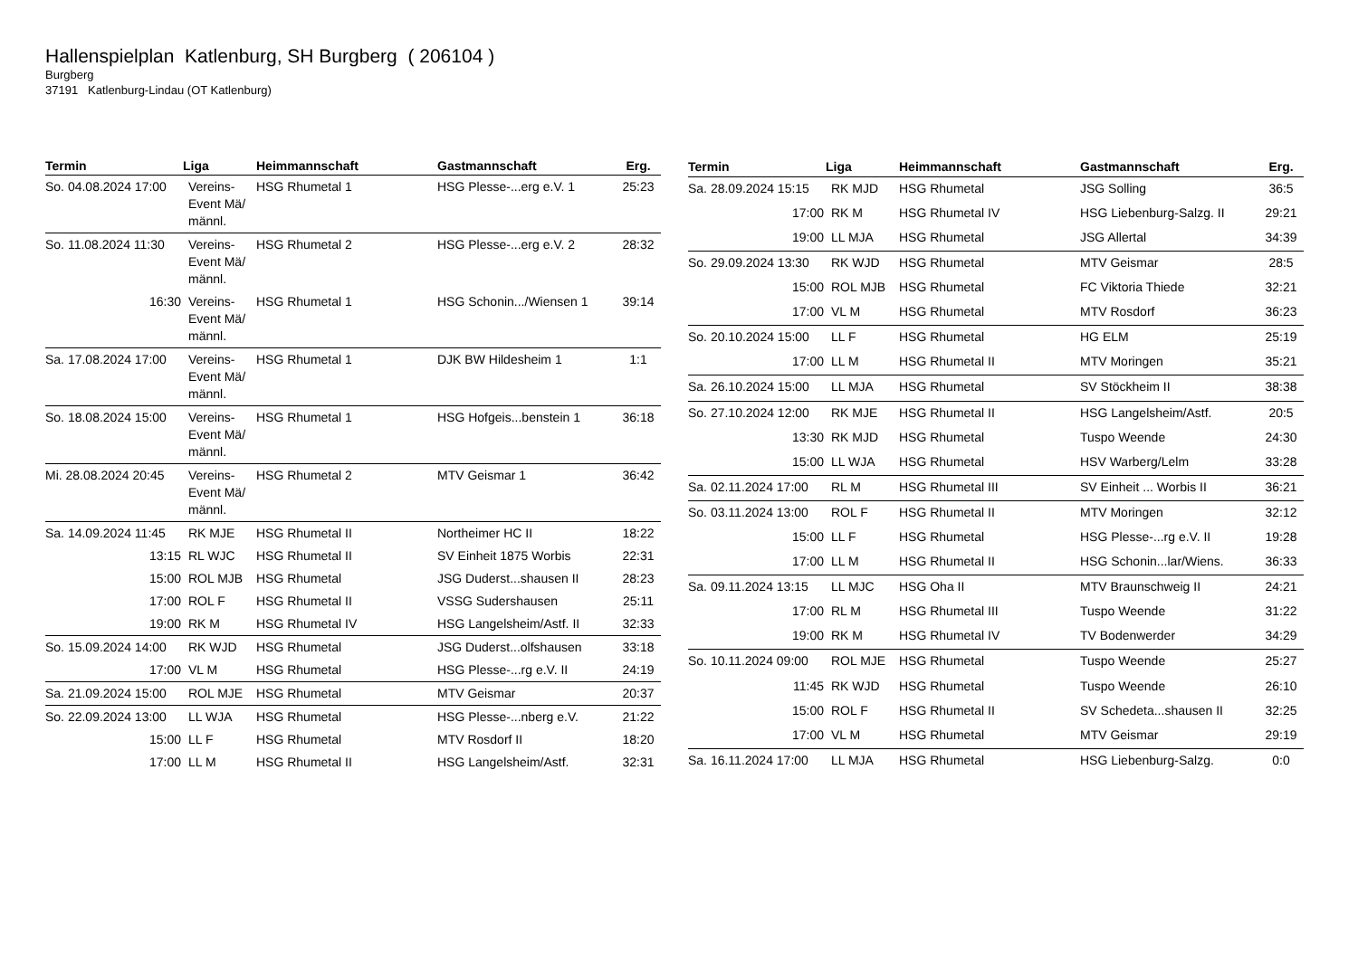Hallenspielplan Katlenburg, SH Burgberg ( 206104 )
Burgberg
37191 Katlenburg-Lindau (OT Katlenburg)
| Termin | Liga | Heimmannschaft | Gastmannschaft | Erg. |
| --- | --- | --- | --- | --- |
| So. 04.08.2024 17:00 | Vereins-Event Mä/ männl. | HSG Rhumetal 1 | HSG Plesse-...erg e.V. 1 | 25:23 |
| So. 11.08.2024 11:30 | Vereins-Event Mä/ männl. | HSG Rhumetal 2 | HSG Plesse-...erg e.V. 2 | 28:32 |
| 16:30 | Vereins-Event Mä/ männl. | HSG Rhumetal 1 | HSG Schonin.../Wiensen 1 | 39:14 |
| Sa. 17.08.2024 17:00 | Vereins-Event Mä/ männl. | HSG Rhumetal 1 | DJK BW Hildesheim 1 | 1:1 |
| So. 18.08.2024 15:00 | Vereins-Event Mä/ männl. | HSG Rhumetal 1 | HSG Hofgeis...benstein 1 | 36:18 |
| Mi. 28.08.2024 20:45 | Vereins-Event Mä/ männl. | HSG Rhumetal 2 | MTV Geismar 1 | 36:42 |
| Sa. 14.09.2024 11:45 | RK MJE | HSG Rhumetal II | Northeimer HC II | 18:22 |
| 13:15 | RL WJC | HSG Rhumetal II | SV Einheit 1875 Worbis | 22:31 |
| 15:00 | ROL MJB | HSG Rhumetal | JSG Duderst...shausen II | 28:23 |
| 17:00 | ROL F | HSG Rhumetal II | VSSG Sudershausen | 25:11 |
| 19:00 | RK M | HSG Rhumetal IV | HSG Langelsheim/Astf. II | 32:33 |
| So. 15.09.2024 14:00 | RK WJD | HSG Rhumetal | JSG Duderst...olfshausen | 33:18 |
| 17:00 | VL M | HSG Rhumetal | HSG Plesse-...rg e.V. II | 24:19 |
| Sa. 21.09.2024 15:00 | ROL MJE | HSG Rhumetal | MTV Geismar | 20:37 |
| So. 22.09.2024 13:00 | LL WJA | HSG Rhumetal | HSG Plesse-...nberg e.V. | 21:22 |
| 15:00 | LL F | HSG Rhumetal | MTV Rosdorf II | 18:20 |
| 17:00 | LL M | HSG Rhumetal II | HSG Langelsheim/Astf. | 32:31 |
| Termin | Liga | Heimmannschaft | Gastmannschaft | Erg. |
| --- | --- | --- | --- | --- |
| Sa. 28.09.2024 15:15 | RK MJD | HSG Rhumetal | JSG Solling | 36:5 |
| 17:00 | RK M | HSG Rhumetal IV | HSG Liebenburg-Salzg. II | 29:21 |
| 19:00 | LL MJA | HSG Rhumetal | JSG Allertal | 34:39 |
| So. 29.09.2024 13:30 | RK WJD | HSG Rhumetal | MTV Geismar | 28:5 |
| 15:00 | ROL MJB | HSG Rhumetal | FC Viktoria Thiede | 32:21 |
| 17:00 | VL M | HSG Rhumetal | MTV Rosdorf | 36:23 |
| So. 20.10.2024 15:00 | LL F | HSG Rhumetal | HG ELM | 25:19 |
| 17:00 | LL M | HSG Rhumetal II | MTV Moringen | 35:21 |
| Sa. 26.10.2024 15:00 | LL MJA | HSG Rhumetal | SV Stöckheim II | 38:38 |
| So. 27.10.2024 12:00 | RK MJE | HSG Rhumetal II | HSG Langelsheim/Astf. | 20:5 |
| 13:30 | RK MJD | HSG Rhumetal | Tuspo Weende | 24:30 |
| 15:00 | LL WJA | HSG Rhumetal | HSV Warberg/Lelm | 33:28 |
| Sa. 02.11.2024 17:00 | RL M | HSG Rhumetal III | SV Einheit ... Worbis II | 36:21 |
| So. 03.11.2024 13:00 | ROL F | HSG Rhumetal II | MTV Moringen | 32:12 |
| 15:00 | LL F | HSG Rhumetal | HSG Plesse-...rg e.V. II | 19:28 |
| 17:00 | LL M | HSG Rhumetal II | HSG Schonin...lar/Wiens. | 36:33 |
| Sa. 09.11.2024 13:15 | LL MJC | HSG Oha II | MTV Braunschweig II | 24:21 |
| 17:00 | RL M | HSG Rhumetal III | Tuspo Weende | 31:22 |
| 19:00 | RK M | HSG Rhumetal IV | TV Bodenwerder | 34:29 |
| So. 10.11.2024 09:00 | ROL MJE | HSG Rhumetal | Tuspo Weende | 25:27 |
| 11:45 | RK WJD | HSG Rhumetal | Tuspo Weende | 26:10 |
| 15:00 | ROL F | HSG Rhumetal II | SV Schedeta...shausen II | 32:25 |
| 17:00 | VL M | HSG Rhumetal | MTV Geismar | 29:19 |
| Sa. 16.11.2024 17:00 | LL MJA | HSG Rhumetal | HSG Liebenburg-Salzg. | 0:0 |